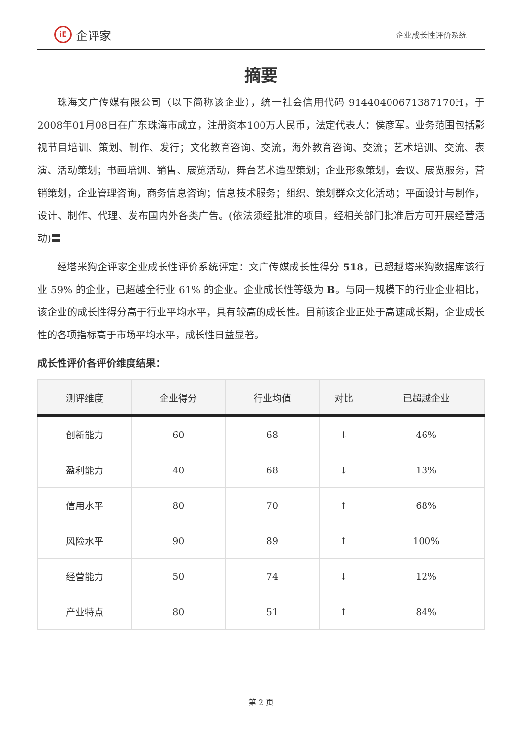iE 企评家
企业成长性评价系统
摘要
珠海文广传媒有限公司（以下简称该企业），统一社会信用代码 91440400671387170H，于2008年01月08日在广东珠海市成立，注册资本100万人民币，法定代表人：侯彦军。业务范围包括影视节目培训、策划、制作、发行；文化教育咨询、交流，海外教育咨询、交流；艺术培训、交流、表演、活动策划；书画培训、销售、展览活动，舞台艺术造型策划；企业形象策划，会议、展览服务，营销策划，企业管理咨询，商务信息咨询；信息技术服务；组织、策划群众文化活动；平面设计与制作，设计、制作、代理、发布国内外各类广告。(依法须经批准的项目，经相关部门批准后方可开展经营活动)〓
经塔米狗企评家企业成长性评价系统评定：文广传媒成长性得分 518，已超越塔米狗数据库该行业 59% 的企业，已超越全行业 61% 的企业。企业成长性等级为 B。与同一规模下的行业企业相比，该企业的成长性得分高于行业平均水平，具有较高的成长性。目前该企业正处于高速成长期，企业成长性的各项指标高于市场平均水平，成长性日益显著。
成长性评价各评价维度结果：
| 测评维度 | 企业得分 | 行业均值 | 对比 | 已超越企业 |
| --- | --- | --- | --- | --- |
| 创新能力 | 60 | 68 | ↓ | 46% |
| 盈利能力 | 40 | 68 | ↓ | 13% |
| 信用水平 | 80 | 70 | ↑ | 68% |
| 风险水平 | 90 | 89 | ↑ | 100% |
| 经营能力 | 50 | 74 | ↓ | 12% |
| 产业特点 | 80 | 51 | ↑ | 84% |
第 2 页